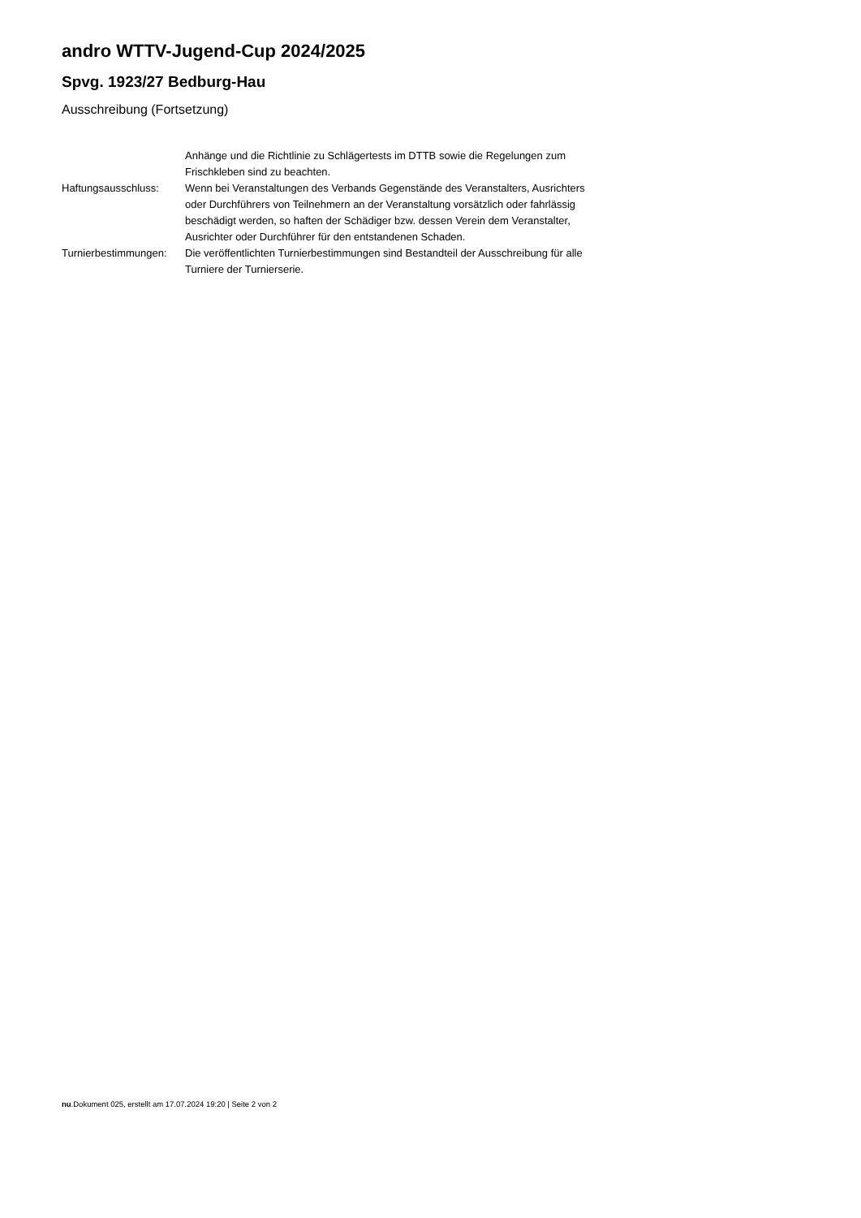andro WTTV-Jugend-Cup 2024/2025
Spvg. 1923/27 Bedburg-Hau
Ausschreibung (Fortsetzung)
| | Anhänge und die Richtlinie zu Schlägertests im DTTB sowie die Regelungen zum Frischkleben sind zu beachten. |
| Haftungsausschluss: | Wenn bei Veranstaltungen des Verbands Gegenstände des Veranstalters, Ausrichters oder Durchführers von Teilnehmern an der Veranstaltung vorsätzlich oder fahrlässig beschädigt werden, so haften der Schädiger bzw. dessen Verein dem Veranstalter, Ausrichter oder Durchführer für den entstandenen Schaden. |
| Turnierbestimmungen: | Die veröffentlichten Turnierbestimmungen sind Bestandteil der Ausschreibung für alle Turniere der Turnierserie. |
nu.Dokument 025, erstellt am 17.07.2024 19:20 | Seite 2 von 2